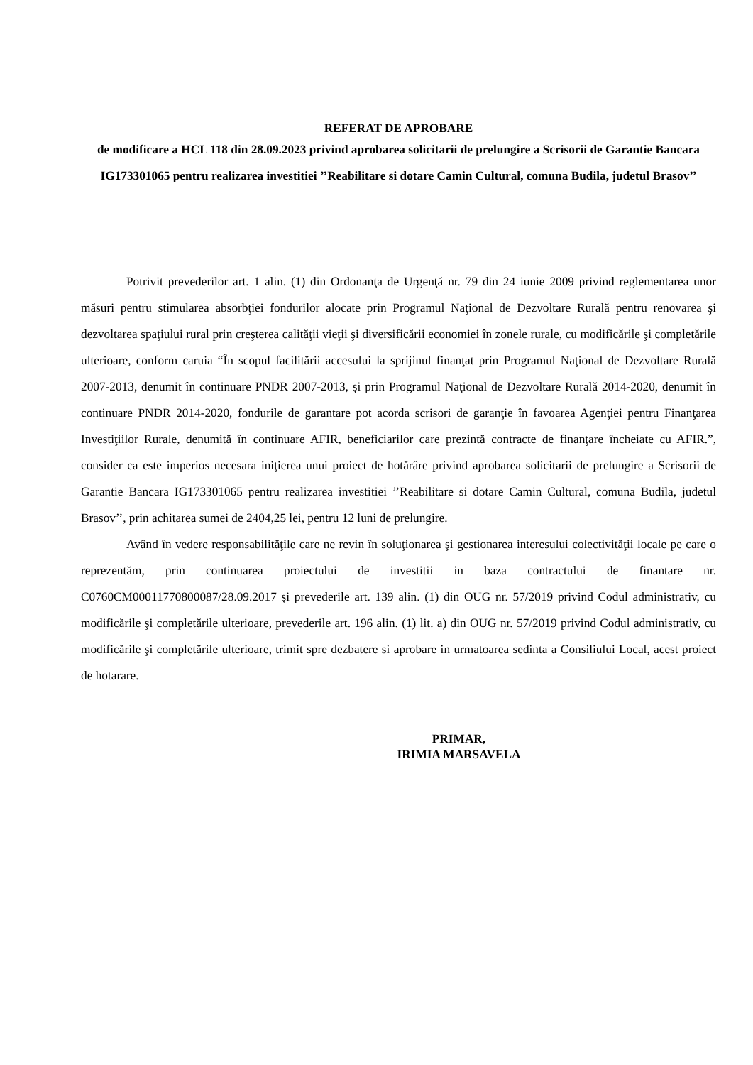REFERAT DE APROBARE
de modificare a HCL 118 din 28.09.2023 privind aprobarea solicitarii de prelungire a Scrisorii de Garantie Bancara IG173301065 pentru realizarea investitiei ’’Reabilitare si dotare Camin Cultural, comuna Budila, judetul Brasov’’
Potrivit prevederilor art. 1 alin. (1) din Ordonanţa de Urgenţă nr. 79 din 24 iunie 2009 privind reglementarea unor măsuri pentru stimularea absorbţiei fondurilor alocate prin Programul Naţional de Dezvoltare Rurală pentru renovarea şi dezvoltarea spaţiului rural prin creşterea calităţii vieţii şi diversificării economiei în zonele rurale, cu modificările şi completările ulterioare, conform caruia “În scopul facilitării accesului la sprijinul finanţat prin Programul Naţional de Dezvoltare Rurală 2007-2013, denumit în continuare PNDR 2007-2013, şi prin Programul Naţional de Dezvoltare Rurală 2014-2020, denumit în continuare PNDR 2014-2020, fondurile de garantare pot acorda scrisori de garanţie în favoarea Agenţiei pentru Finanţarea Investiţiilor Rurale, denumită în continuare AFIR, beneficiarilor care prezintă contracte de finanţare încheiate cu AFIR.”, consider ca este imperios necesara iniţierea unui proiect de hotărâre privind aprobarea solicitarii de prelungire a Scrisorii de Garantie Bancara IG173301065 pentru realizarea investitiei ’’Reabilitare si dotare Camin Cultural, comuna Budila, judetul Brasov’’, prin achitarea sumei de 2404,25 lei, pentru 12 luni de prelungire.
Având în vedere responsabilităţile care ne revin în soluţionarea şi gestionarea interesului colectivităţii locale pe care o reprezentăm, prin continuarea proiectului de investitii in baza contractului de finantare nr. C0760CM00011770800087/28.09.2017 și prevederile art. 139 alin. (1) din OUG nr. 57/2019 privind Codul administrativ, cu modificările şi completările ulterioare, prevederile art. 196 alin. (1) lit. a) din OUG nr. 57/2019 privind Codul administrativ, cu modificările şi completările ulterioare, trimit spre dezbatere si aprobare in urmatoarea sedinta a Consiliului Local, acest proiect de hotarare.
PRIMAR,
IRIMIA MARSAVELA